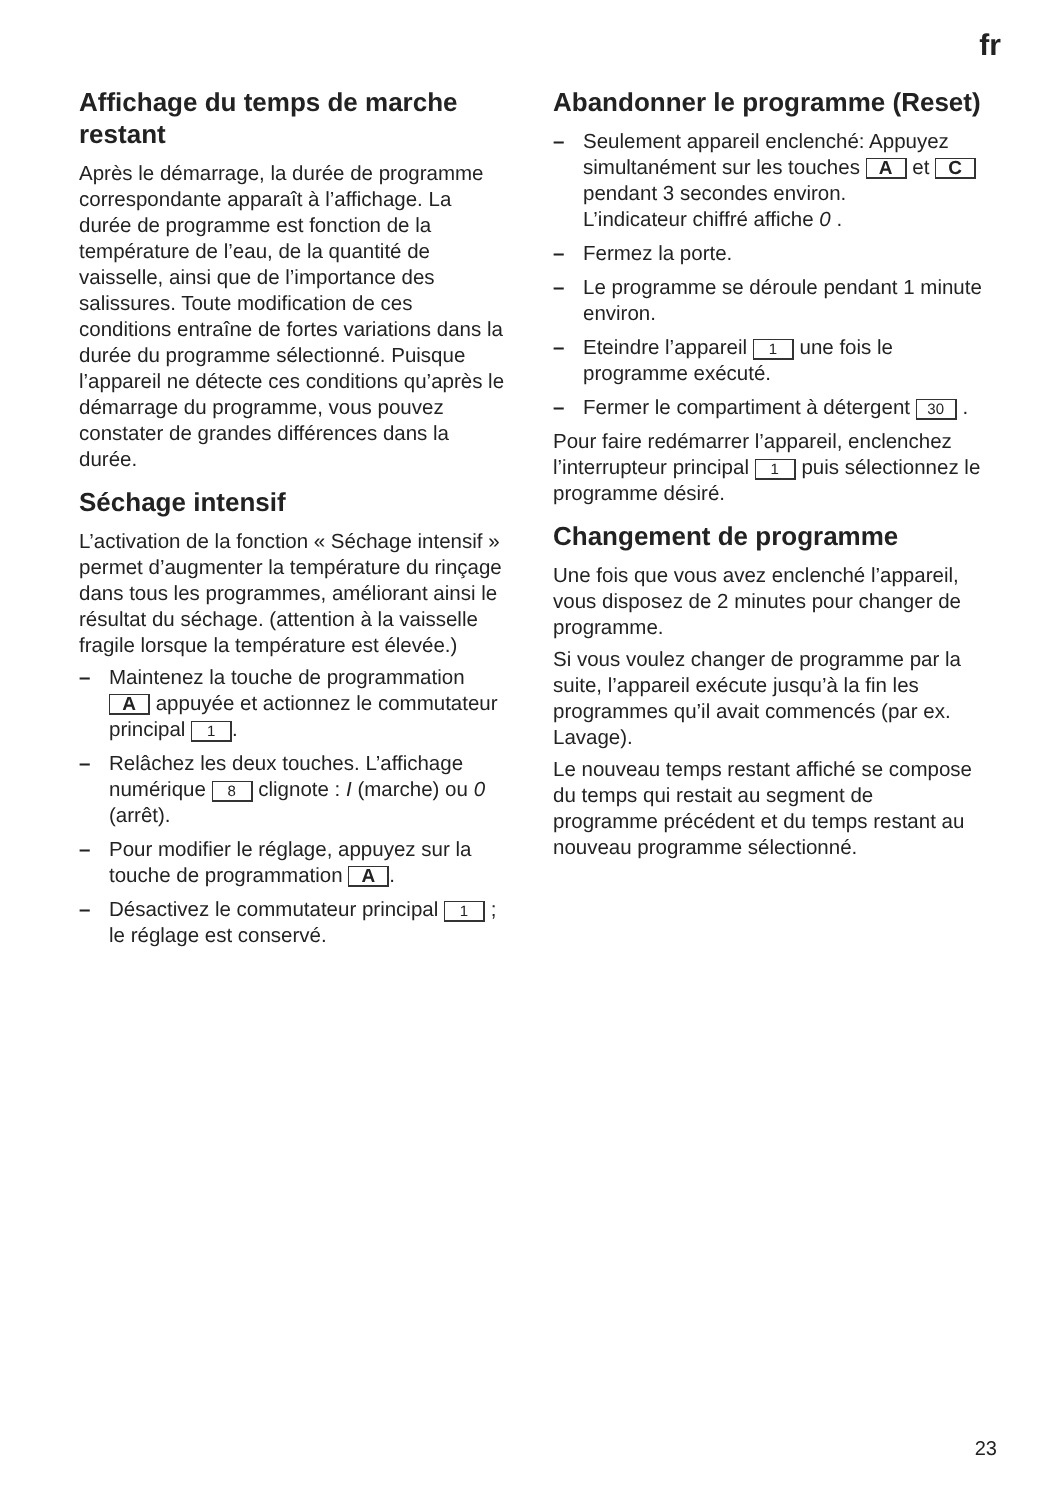fr
Affichage du temps de marche restant
Après le démarrage, la durée de programme correspondante apparaît à l’affichage. La durée de programme est fonction de la température de l’eau, de la quantité de vaisselle, ainsi que de l’importance des salissures. Toute modification de ces conditions entraîne de fortes variations dans la durée du programme sélectionné. Puisque l’appareil ne détecte ces conditions qu’après le démarrage du programme, vous pouvez constater de grandes différences dans la durée.
Séchage intensif
L’activation de la fonction « Séchage intensif » permet d’augmenter la température du rinçage dans tous les programmes, améliorant ainsi le résultat du séchage. (attention à la vaisselle fragile lorsque la température est élevée.)
– Maintenez la touche de programmation A appuyée et actionnez le commutateur principal 1.
– Relâchez les deux touches. L’affichage numérique 8 clignote : I (marche) ou 0 (arrêt).
– Pour modifier le réglage, appuyez sur la touche de programmation A.
– Désactivez le commutateur principal 1 ; le réglage est conservé.
Abandonner le programme (Reset)
– Seulement appareil enclenché: Appuyez simultanément sur les touches A et C pendant 3 secondes environ.
L’indicateur chiffré affiche 0 .
– Fermez la porte.
– Le programme se déroule pendant 1 minute environ.
– Eteindre l’appareil 1 une fois le programme exécuté.
– Fermer le compartiment à détergent 30 .
Pour faire redémarrer l’appareil, enclenchez l’interrupteur principal 1 puis sélectionnez le programme désiré.
Changement de programme
Une fois que vous avez enclenché l’appareil, vous disposez de 2 minutes pour changer de programme.
Si vous voulez changer de programme par la suite, l’appareil exécute jusqu’à la fin les programmes qu’il avait commencés (par ex. Lavage).
Le nouveau temps restant affiché se compose du temps qui restait au segment de programme précédent et du temps restant au nouveau programme sélectionné.
23